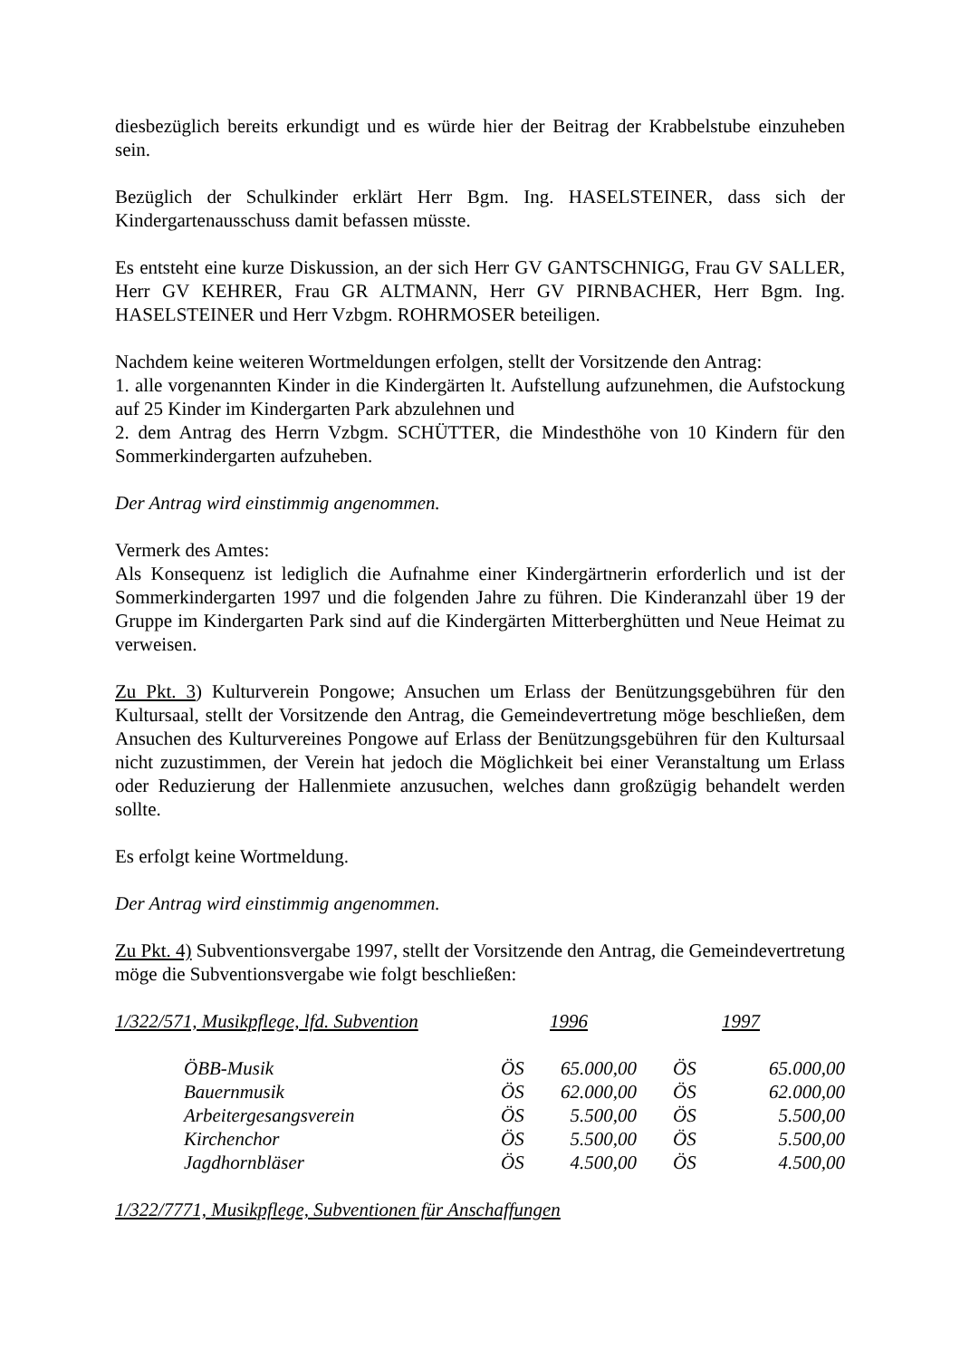diesbezüglich bereits erkundigt und es würde hier der Beitrag der Krabbelstube einzuheben sein.
Bezüglich der Schulkinder erklärt Herr Bgm. Ing. HASELSTEINER, dass sich der Kindergartenausschuss damit befassen müsste.
Es entsteht eine kurze Diskussion, an der sich Herr GV GANTSCHNIGG, Frau GV SALLER, Herr GV KEHRER, Frau GR ALTMANN, Herr GV PIRNBACHER, Herr Bgm. Ing. HASELSTEINER und Herr Vzbgm. ROHRMOSER beteiligen.
Nachdem keine weiteren Wortmeldungen erfolgen, stellt der Vorsitzende den Antrag:
1. alle vorgenannten Kinder in die Kindergärten lt. Aufstellung aufzunehmen, die Aufstockung auf 25 Kinder im Kindergarten Park abzulehnen und
2. dem Antrag des Herrn Vzbgm. SCHÜTTER, die Mindesthöhe von 10 Kindern für den Sommerkindergarten aufzuheben.
Der Antrag wird einstimmig angenommen.
Vermerk des Amtes:
Als Konsequenz ist lediglich die Aufnahme einer Kindergärtnerin erforderlich und ist der Sommerkindergarten 1997 und die folgenden Jahre zu führen. Die Kinderanzahl über 19 der Gruppe im Kindergarten Park sind auf die Kindergärten Mitterberghütten und Neue Heimat zu verweisen.
Zu Pkt. 3) Kulturverein Pongowe; Ansuchen um Erlass der Benützungsgebühren für den Kultursaal, stellt der Vorsitzende den Antrag, die Gemeindevertretung möge beschließen, dem Ansuchen des Kulturvereines Pongowe auf Erlass der Benützungsgebühren für den Kultursaal nicht zuzustimmen, der Verein hat jedoch die Möglichkeit bei einer Veranstaltung um Erlass oder Reduzierung der Hallenmiete anzusuchen, welches dann großzügig behandelt werden sollte.
Es erfolgt keine Wortmeldung.
Der Antrag wird einstimmig angenommen.
Zu Pkt. 4) Subventionsvergabe 1997, stellt der Vorsitzende den Antrag, die Gemeindevertretung möge die Subventionsvergabe wie folgt beschließen:
| 1/322/571, Musikpflege, lfd. Subvention | | 1996 | | 1997 | |
| | ÖBB-Musik | ÖS | 65.000,00 | ÖS | 65.000,00 |
| | Bauernmusik | ÖS | 62.000,00 | ÖS | 62.000,00 |
| | Arbeitergesangsverein | ÖS | 5.500,00 | ÖS | 5.500,00 |
| | Kirchenchor | ÖS | 5.500,00 | ÖS | 5.500,00 |
| | Jagdhornbläser | ÖS | 4.500,00 | ÖS | 4.500,00 |
1/322/7771, Musikpflege, Subventionen für Anschaffungen